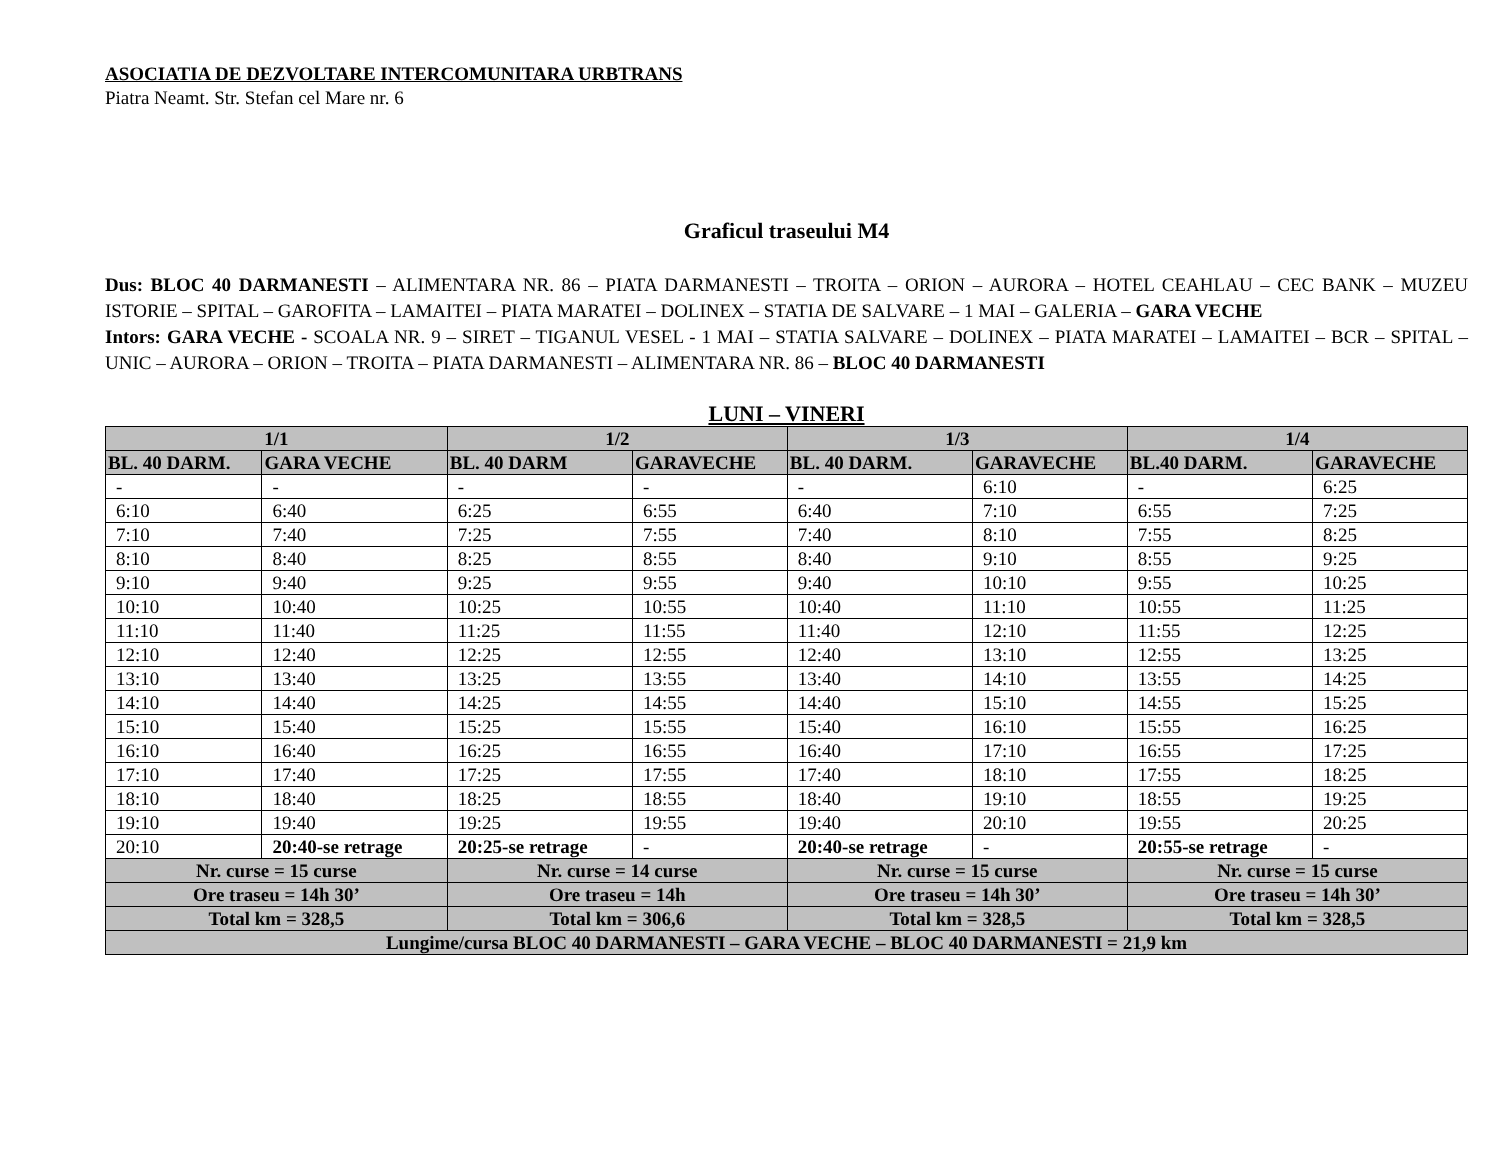ASOCIATIA DE DEZVOLTARE INTERCOMUNITARA URBTRANS
Piatra Neamt. Str. Stefan cel Mare nr. 6
Graficul traseului M4
Dus: BLOC 40 DARMANESTI – ALIMENTARA NR. 86 – PIATA DARMANESTI – TROITA – ORION – AURORA – HOTEL CEAHLAU – CEC BANK – MUZEU ISTORIE – SPITAL – GAROFITA – LAMAITEI – PIATA MARATEI – DOLINEX – STATIA DE SALVARE – 1 MAI – GALERIA – GARA VECHE
Intors: GARA VECHE - SCOALA NR. 9 – SIRET – TIGANUL VESEL - 1 MAI – STATIA SALVARE – DOLINEX – PIATA MARATEI – LAMAITEI – BCR – SPITAL – UNIC – AURORA – ORION – TROITA – PIATA DARMANESTI – ALIMENTARA NR. 86 – BLOC 40 DARMANESTI
LUNI – VINERI
| 1/1 | | 1/2 | | 1/3 | | 1/4 | |
| --- | --- | --- | --- | --- | --- | --- | --- |
| BL. 40 DARM. | GARA VECHE | BL. 40 DARM | GARAVECHE | BL. 40 DARM. | GARAVECHE | BL.40 DARM. | GARAVECHE |
| - | - | - | - | - | 6:10 | - | 6:25 |
| 6:10 | 6:40 | 6:25 | 6:55 | 6:40 | 7:10 | 6:55 | 7:25 |
| 7:10 | 7:40 | 7:25 | 7:55 | 7:40 | 8:10 | 7:55 | 8:25 |
| 8:10 | 8:40 | 8:25 | 8:55 | 8:40 | 9:10 | 8:55 | 9:25 |
| 9:10 | 9:40 | 9:25 | 9:55 | 9:40 | 10:10 | 9:55 | 10:25 |
| 10:10 | 10:40 | 10:25 | 10:55 | 10:40 | 11:10 | 10:55 | 11:25 |
| 11:10 | 11:40 | 11:25 | 11:55 | 11:40 | 12:10 | 11:55 | 12:25 |
| 12:10 | 12:40 | 12:25 | 12:55 | 12:40 | 13:10 | 12:55 | 13:25 |
| 13:10 | 13:40 | 13:25 | 13:55 | 13:40 | 14:10 | 13:55 | 14:25 |
| 14:10 | 14:40 | 14:25 | 14:55 | 14:40 | 15:10 | 14:55 | 15:25 |
| 15:10 | 15:40 | 15:25 | 15:55 | 15:40 | 16:10 | 15:55 | 16:25 |
| 16:10 | 16:40 | 16:25 | 16:55 | 16:40 | 17:10 | 16:55 | 17:25 |
| 17:10 | 17:40 | 17:25 | 17:55 | 17:40 | 18:10 | 17:55 | 18:25 |
| 18:10 | 18:40 | 18:25 | 18:55 | 18:40 | 19:10 | 18:55 | 19:25 |
| 19:10 | 19:40 | 19:25 | 19:55 | 19:40 | 20:10 | 19:55 | 20:25 |
| 20:10 | 20:40-se retrage | 20:25-se retrage | - | 20:40-se retrage | - | 20:55-se retrage | - |
| Nr. curse = 15 curse | | Nr. curse = 14 curse | | Nr. curse = 15 curse | | Nr. curse = 15 curse | |
| Ore traseu = 14h 30’ | | Ore traseu = 14h | | Ore traseu = 14h 30’ | | Ore traseu = 14h 30’ | |
| Total km = 328,5 | | Total km = 306,6 | | Total km = 328,5 | | Total km = 328,5 | |
| Lungime/cursa BLOC 40 DARMANESTI – GARA VECHE – BLOC 40 DARMANESTI = 21,9 km | | | | | | | |